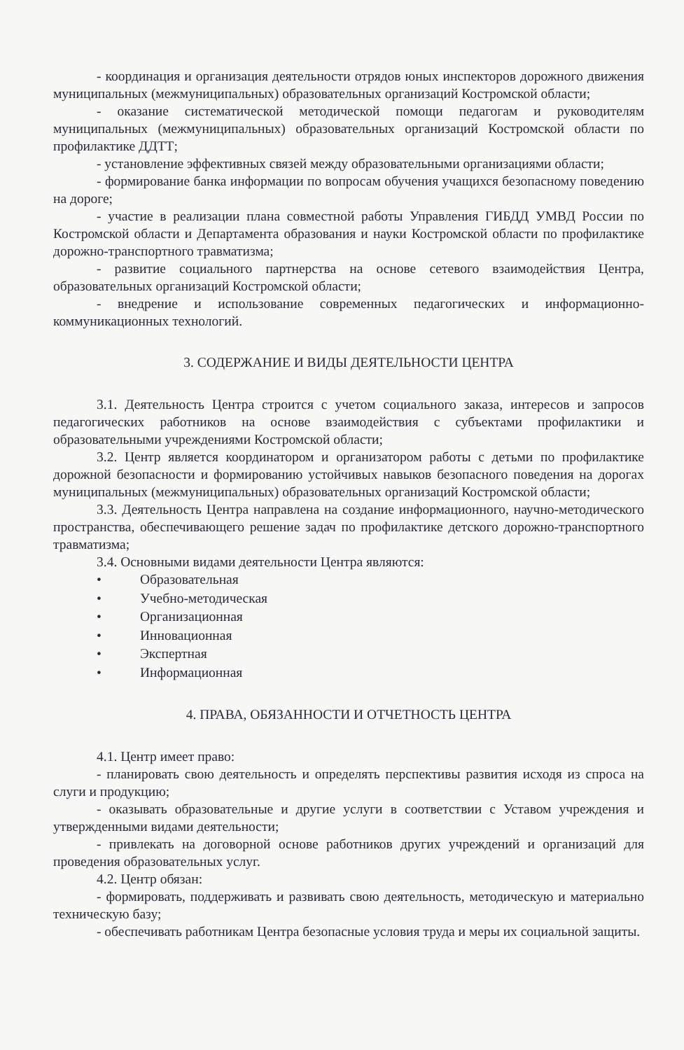- координация и организация деятельности отрядов юных инспекторов дорожного движения муниципальных (межмуниципальных) образовательных организаций Костромской области;
- оказание систематической методической помощи педагогам и руководителям муниципальных (межмуниципальных) образовательных организаций Костромской области по профилактике ДДТТ;
- установление эффективных связей между образовательными организациями области;
- формирование банка информации по вопросам обучения учащихся безопасному поведению на дороге;
- участие в реализации плана совместной работы Управления ГИБДД УМВД России по Костромской области и Департамента образования и науки Костромской области по профилактике дорожно-транспортного травматизма;
- развитие социального партнерства на основе сетевого взаимодействия Центра, образовательных организаций Костромской области;
- внедрение и использование современных педагогических и информационно-коммуникационных технологий.
3. СОДЕРЖАНИЕ И ВИДЫ ДЕЯТЕЛЬНОСТИ ЦЕНТРА
3.1. Деятельность Центра строится с учетом социального заказа, интересов и запросов педагогических работников на основе взаимодействия с субъектами профилактики и образовательными учреждениями Костромской области;
3.2. Центр является координатором и организатором работы с детьми по профилактике дорожной безопасности и формированию устойчивых навыков безопасного поведения на дорогах муниципальных (межмуниципальных) образовательных организаций Костромской области;
3.3. Деятельность Центра направлена на создание информационного, научно-методического пространства, обеспечивающего решение задач по профилактике детского дорожно-транспортного травматизма;
3.4. Основными видами деятельности Центра являются:
• Образовательная
• Учебно-методическая
• Организационная
• Инновационная
• Экспертная
• Информационная
4. ПРАВА, ОБЯЗАННОСТИ И ОТЧЕТНОСТЬ ЦЕНТРА
4.1. Центр имеет право:
- планировать свою деятельность и определять перспективы развития исходя из спроса на слуги и продукцию;
- оказывать образовательные и другие услуги в соответствии с Уставом учреждения и утвержденными видами деятельности;
- привлекать на договорной основе работников других учреждений и организаций для проведения образовательных услуг.
4.2. Центр обязан:
- формировать, поддерживать и развивать свою деятельность, методическую и материально техническую базу;
- обеспечивать работникам Центра безопасные условия труда и меры их социальной защиты.